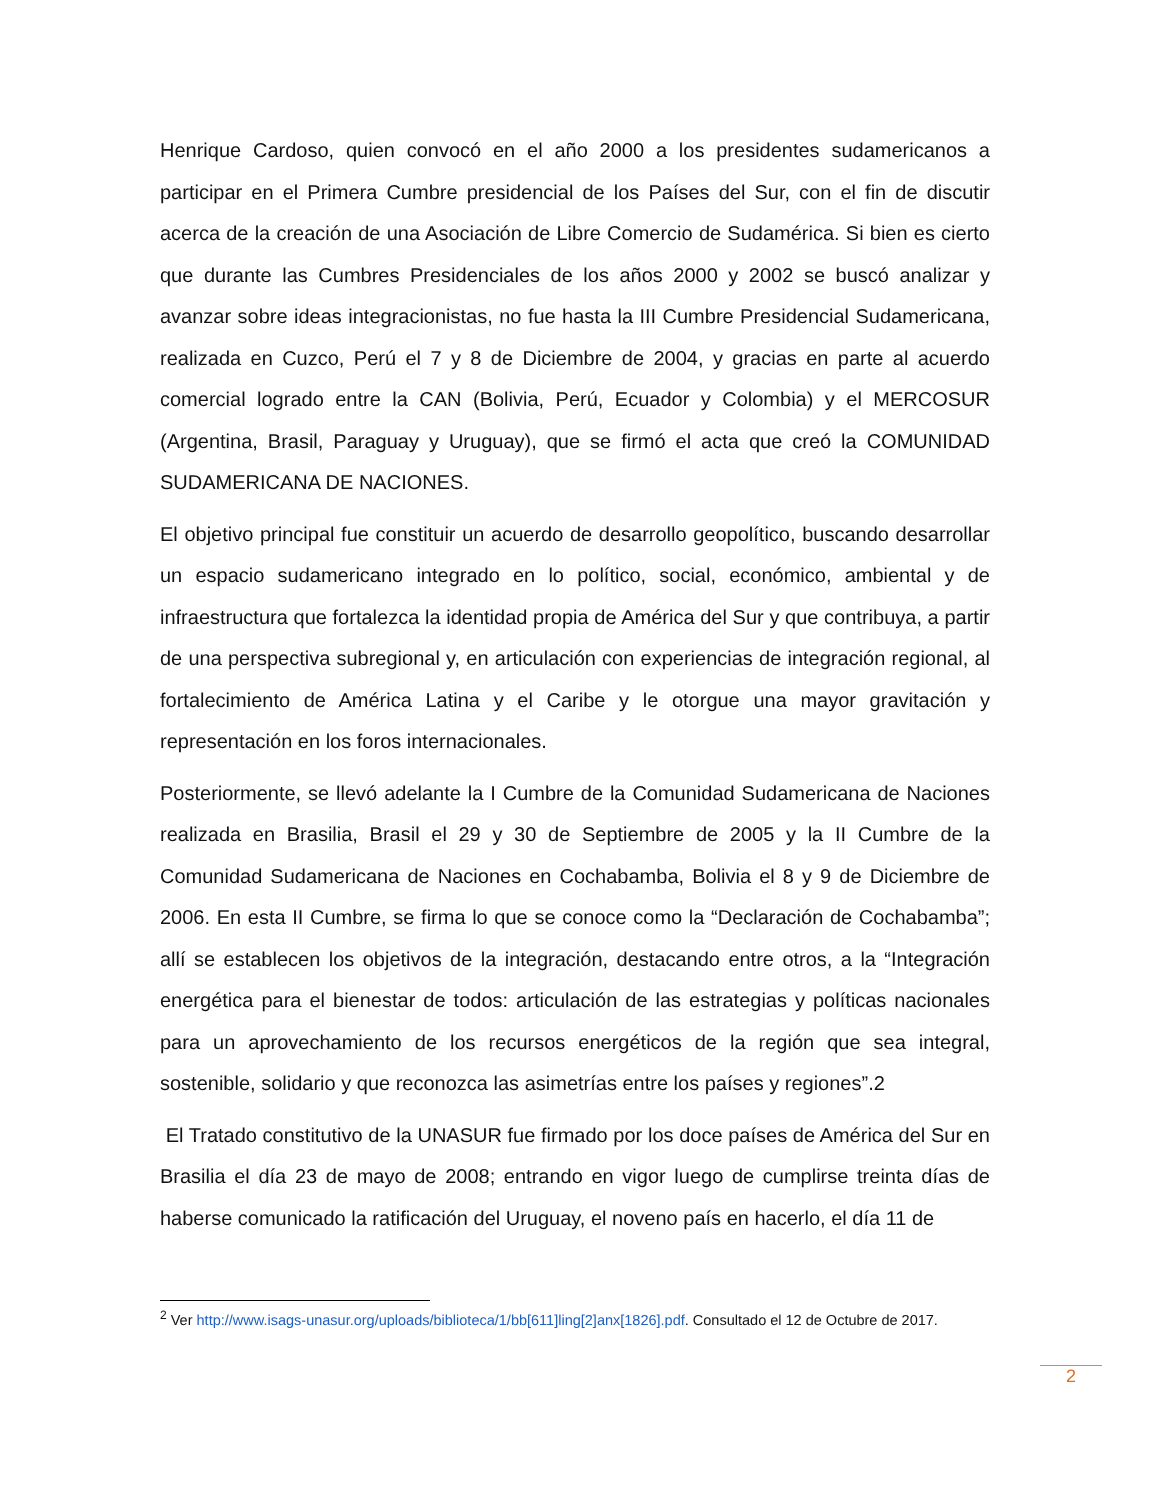Henrique Cardoso, quien convocó en el año 2000 a los presidentes sudamericanos a participar en el Primera Cumbre presidencial de los Países del Sur, con el fin de discutir acerca de la creación de una Asociación de Libre Comercio de Sudamérica. Si bien es cierto que durante las Cumbres Presidenciales de los años 2000 y 2002 se buscó analizar y avanzar sobre ideas integracionistas, no fue hasta la III Cumbre Presidencial Sudamericana, realizada en Cuzco, Perú el 7 y 8 de Diciembre de 2004, y gracias en parte al acuerdo comercial logrado entre la CAN (Bolivia, Perú, Ecuador y Colombia) y el MERCOSUR (Argentina, Brasil, Paraguay y Uruguay), que se firmó el acta que creó la COMUNIDAD SUDAMERICANA DE NACIONES.
El objetivo principal fue constituir un acuerdo de desarrollo geopolítico, buscando desarrollar un espacio sudamericano integrado en lo político, social, económico, ambiental y de infraestructura que fortalezca la identidad propia de América del Sur y que contribuya, a partir de una perspectiva subregional y, en articulación con experiencias de integración regional, al fortalecimiento de América Latina y el Caribe y le otorgue una mayor gravitación y representación en los foros internacionales.
Posteriormente, se llevó adelante la I Cumbre de la Comunidad Sudamericana de Naciones realizada en Brasilia, Brasil el 29 y 30 de Septiembre de 2005 y la II Cumbre de la Comunidad Sudamericana de Naciones en Cochabamba, Bolivia el 8 y 9 de Diciembre de 2006. En esta II Cumbre, se firma lo que se conoce como la “Declaración de Cochabamba”; allí se establecen los objetivos de la integración, destacando entre otros, a la “Integración energética para el bienestar de todos: articulación de las estrategias y políticas nacionales para un aprovechamiento de los recursos energéticos de la región que sea integral, sostenible, solidario y que reconozca las asimetrías entre los países y regiones”.2
El Tratado constitutivo de la UNASUR fue firmado por los doce países de América del Sur en Brasilia el día 23 de mayo de 2008; entrando en vigor luego de cumplirse treinta días de haberse comunicado la ratificación del Uruguay, el noveno país en hacerlo, el día 11 de
<sup>2</sup> Ver http://www.isags-unasur.org/uploads/biblioteca/1/bb[611]ling[2]anx[1826].pdf. Consultado el 12 de Octubre de 2017.
2